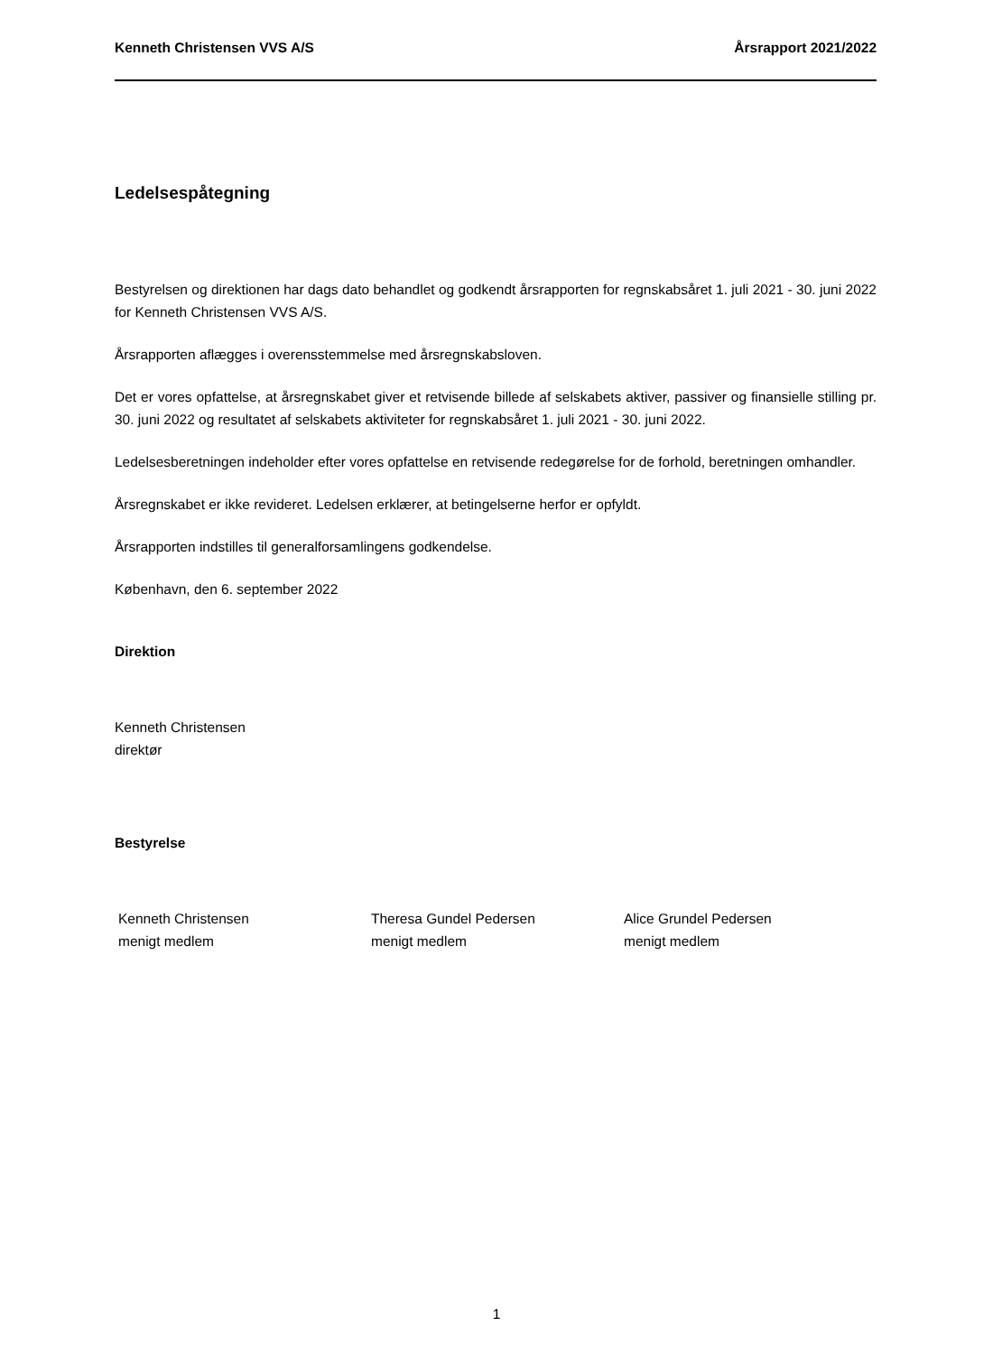Kenneth Christensen VVS A/S Årsrapport 2021/2022
Ledelsespåtegning
Bestyrelsen og direktionen har dags dato behandlet og godkendt årsrapporten for regnskabsåret 1. juli 2021 - 30. juni 2022 for Kenneth Christensen VVS A/S.
Årsrapporten aflægges i overensstemmelse med årsregnskabsloven.
Det er vores opfattelse, at årsregnskabet giver et retvisende billede af selskabets aktiver, passiver og finansielle stilling pr. 30. juni 2022 og resultatet af selskabets aktiviteter for regnskabsåret 1. juli 2021 - 30. juni 2022.
Ledelsesberetningen indeholder efter vores opfattelse en retvisende redegørelse for de forhold, beretningen omhandler.
Årsregnskabet er ikke revideret. Ledelsen erklærer, at betingelserne herfor er opfyldt.
Årsrapporten indstilles til generalforsamlingens godkendelse.
København, den 6. september 2022
Direktion
Kenneth Christensen
direktør
Bestyrelse
Kenneth Christensen
menigt medlem
Theresa Gundel Pedersen
menigt medlem
Alice Grundel Pedersen
menigt medlem
1